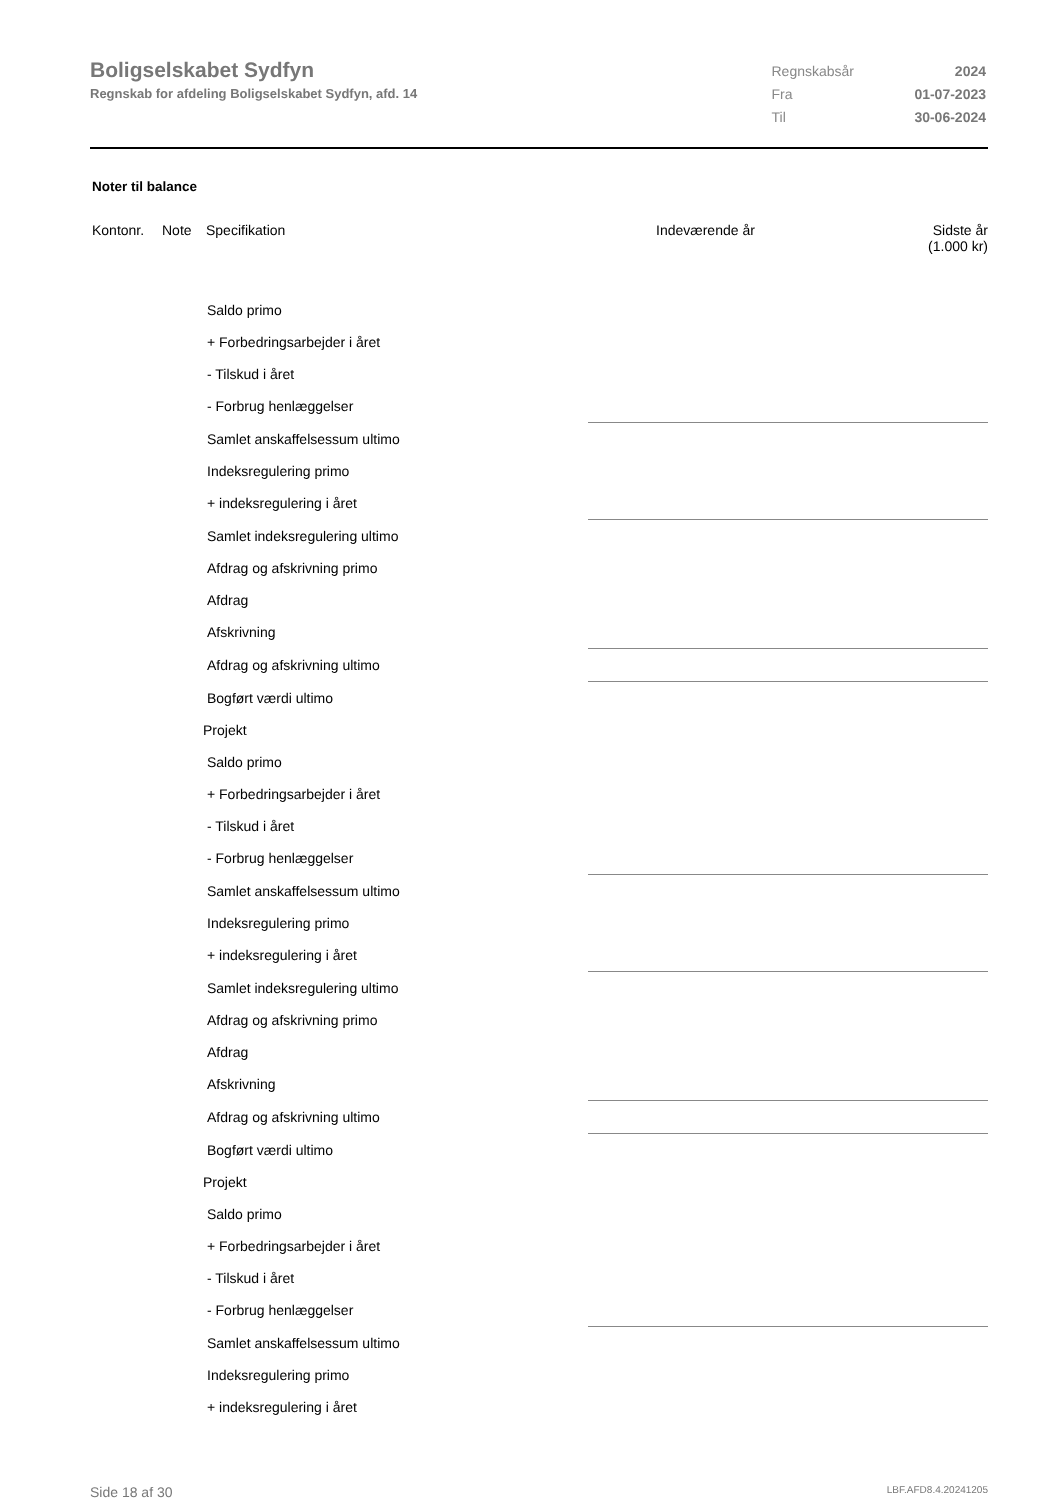Boligselskabet Sydfyn
Regnskab for afdeling Boligselskabet Sydfyn, afd. 14
| Regnskabsår | 2024 |
| Fra | 01-07-2023 |
| Til | 30-06-2024 |
Noter til balance
| Kontonr. | Note | Specifikation | Indeværende år | Sidste år (1.000 kr) |
| --- | --- | --- | --- | --- |
| Saldo primo | | |
| + Forbedringsarbejder i året | | |
| - Tilskud i året | | |
| - Forbrug henlæggelser | | |
| Samlet anskaffelsessum ultimo | | |
| Indeksregulering primo | | |
| + indeksregulering i året | | |
| Samlet indeksregulering ultimo | | |
| Afdrag og afskrivning primo | | |
| Afdrag | | |
| Afskrivning | | |
| Afdrag og afskrivning ultimo | | |
| Bogført værdi ultimo | | |
| Projekt | | |
| Saldo primo | | |
| + Forbedringsarbejder i året | | |
| - Tilskud i året | | |
| - Forbrug henlæggelser | | |
| Samlet anskaffelsessum ultimo | | |
| Indeksregulering primo | | |
| + indeksregulering i året | | |
| Samlet indeksregulering ultimo | | |
| Afdrag og afskrivning primo | | |
| Afdrag | | |
| Afskrivning | | |
| Afdrag og afskrivning ultimo | | |
| Bogført værdi ultimo | | |
| Projekt | | |
| Saldo primo | | |
| + Forbedringsarbejder i året | | |
| - Tilskud i året | | |
| - Forbrug henlæggelser | | |
| Samlet anskaffelsessum ultimo | | |
| Indeksregulering primo | | |
| + indeksregulering i året | | |
Side 18 af 30 LBF.AFD8.4.20241205